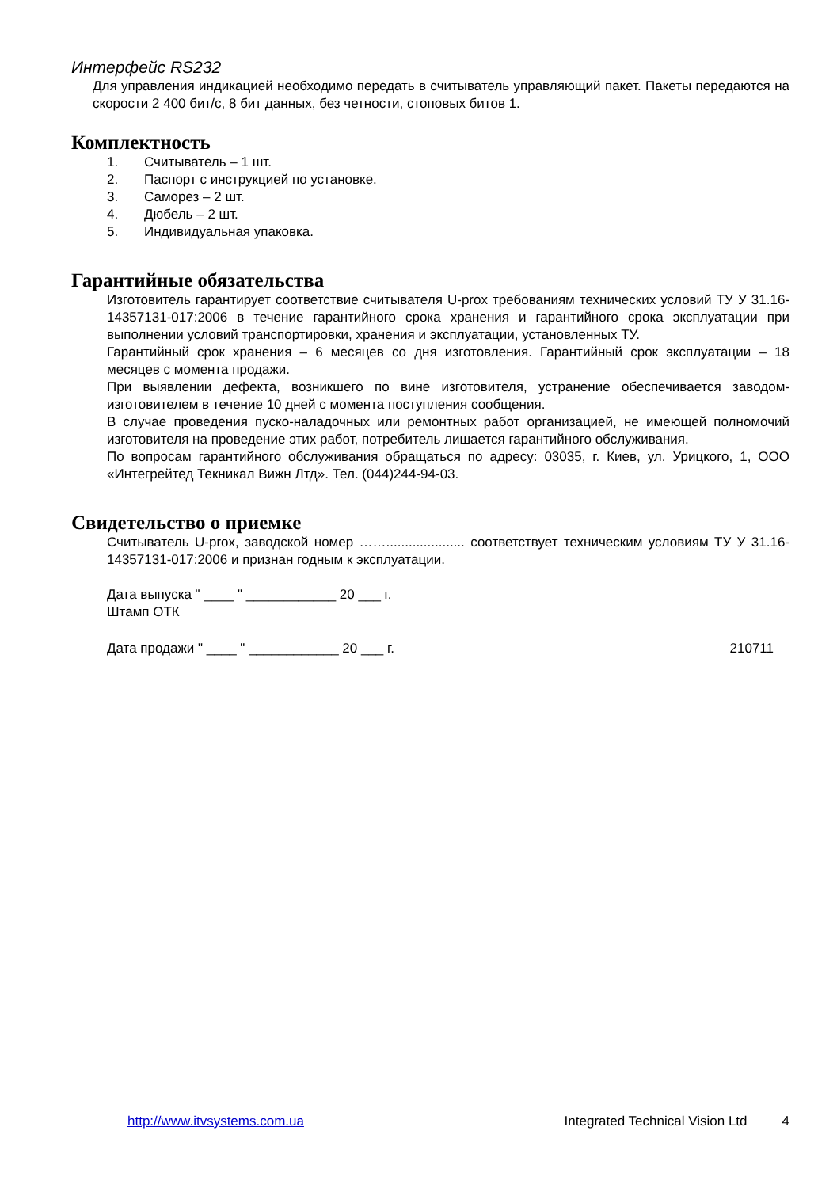Интерфейс RS232
Для управления индикацией необходимо передать в считыватель управляющий пакет. Пакеты передаются на скорости 2 400 бит/с, 8 бит данных, без четности, стоповых битов 1.
Комплектность
1. Считыватель – 1 шт.
2. Паспорт с инструкцией по установке.
3. Саморез – 2 шт.
4. Дюбель – 2 шт.
5. Индивидуальная упаковка.
Гарантийные обязательства
Изготовитель гарантирует соответствие считывателя U-prox требованиям технических условий ТУ У 31.16-14357131-017:2006 в течение гарантийного срока хранения и гарантийного срока эксплуатации при выполнении условий транспортировки, хранения и эксплуатации, установленных ТУ.
Гарантийный срок хранения – 6 месяцев со дня изготовления. Гарантийный срок эксплуатации – 18 месяцев с момента продажи.
При выявлении дефекта, возникшего по вине изготовителя, устранение обеспечивается заводом-изготовителем в течение 10 дней с момента поступления сообщения.
В случае проведения пуско-наладочных или ремонтных работ организацией, не имеющей полномочий изготовителя на проведение этих работ, потребитель лишается гарантийного обслуживания.
По вопросам гарантийного обслуживания обращаться по адресу: 03035, г. Киев, ул. Урицкого, 1, ООО «Интегрейтед Текникал Вижн Лтд». Тел. (044)244-94-03.
Свидетельство о приемке
Считыватель U-prox, заводской номер ……..................... соответствует техническим условиям ТУ У 31.16-14357131-017:2006 и признан годным к эксплуатации.
Дата выпуска " ____ " ____________ 20 ___ г.
Штамп ОТК
Дата продажи " ____ " ____________ 20 ___ г. 210711
http://www.itvsystems.com.ua Integrated Technical Vision Ltd 4